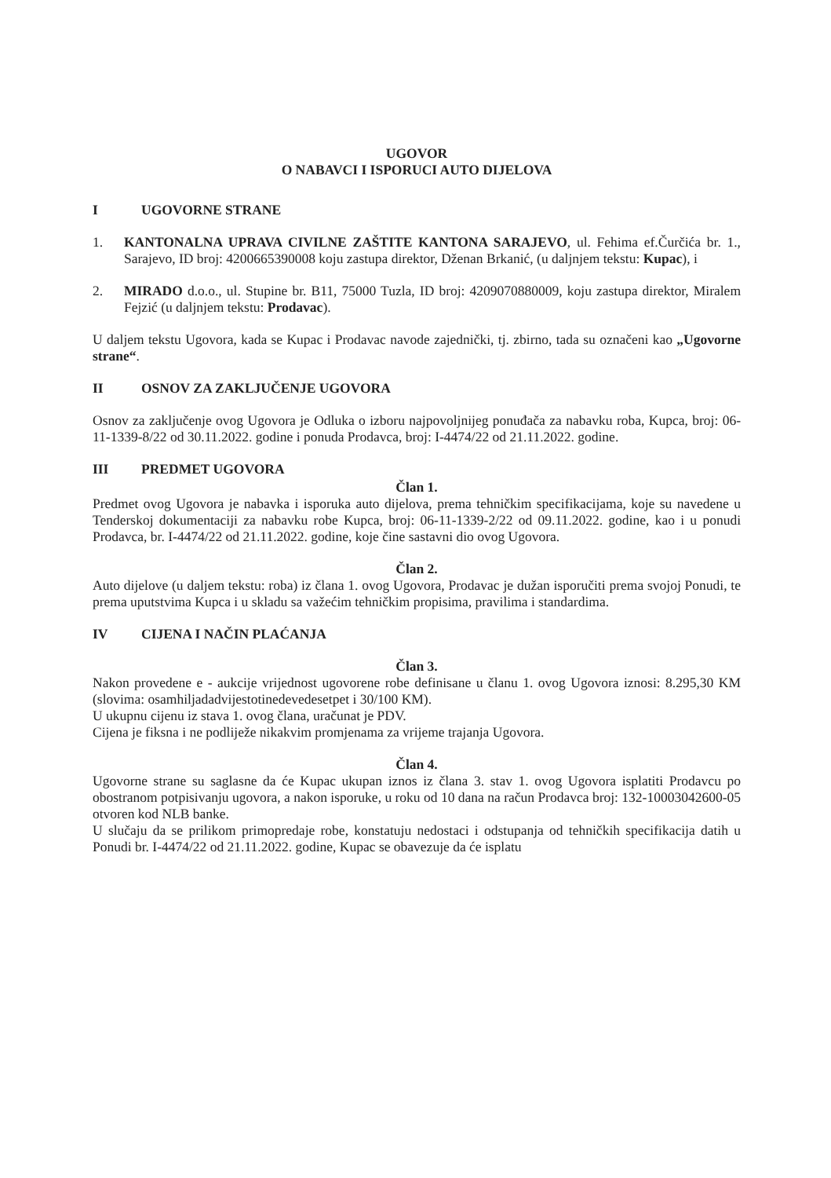UGOVOR
O NABAVCI I ISPORUCI AUTO DIJELOVA
I UGOVORNE STRANE
1. KANTONALNA UPRAVA CIVILNE ZAŠTITE KANTONA SARAJEVO, ul. Fehima ef.Čurčića br. 1., Sarajevo, ID broj: 4200665390008 koju zastupa direktor, Dženan Brkanić, (u daljnjem tekstu: Kupac), i
2. MIRADO d.o.o., ul. Stupine br. B11, 75000 Tuzla, ID broj: 4209070880009, koju zastupa direktor, Miralem Fejzić (u daljnjem tekstu: Prodavac).
U daljem tekstu Ugovora, kada se Kupac i Prodavac navode zajednički, tj. zbirno, tada su označeni kao „Ugovorne strane“.
II OSNOV ZA ZAKLJUČENJE UGOVORA
Osnov za zaključenje ovog Ugovora je Odluka o izboru najpovoljnijeg ponuđača za nabavku roba, Kupca, broj: 06-11-1339-8/22 od 30.11.2022. godine i ponuda Prodavca, broj: I-4474/22 od 21.11.2022. godine.
III PREDMET UGOVORA
Član 1.
Predmet ovog Ugovora je nabavka i isporuka auto dijelova, prema tehničkim specifikacijama, koje su navedene u Tenderskoj dokumentaciji za nabavku robe Kupca, broj: 06-11-1339-2/22 od 09.11.2022. godine, kao i u ponudi Prodavca, br. I-4474/22 od 21.11.2022. godine, koje čine sastavni dio ovog Ugovora.
Član 2.
Auto dijelove (u daljem tekstu: roba) iz člana 1. ovog Ugovora, Prodavac je dužan isporučiti prema svojoj Ponudi, te prema uputstvima Kupca i u skladu sa važećim tehničkim propisima, pravilima i standardima.
IV CIJENA I NAČIN PLAĆANJA
Član 3.
Nakon provedene e - aukcije vrijednost ugovorene robe definisane u članu 1. ovog Ugovora iznosi: 8.295,30 KM (slovima: osamhiljadadvijestotinedevedesetpet i 30/100 KM).
U ukupnu cijenu iz stava 1. ovog člana, uračunat je PDV.
Cijena je fiksna i ne podliježe nikakvim promjenama za vrijeme trajanja Ugovora.
Član 4.
Ugovorne strane su saglasne da će Kupac ukupan iznos iz člana 3. stav 1. ovog Ugovora isplatiti Prodavcu po obostranom potpisivanju ugovora, a nakon isporuke, u roku od 10 dana na račun Prodavca broj: 132-10003042600-05 otvoren kod NLB banke.
U slučaju da se prilikom primopredaje robe, konstatuju nedostaci i odstupanja od tehničkih specifikacija datih u Ponudi br. I-4474/22 od 21.11.2022. godine, Kupac se obavezuje da će isplatu